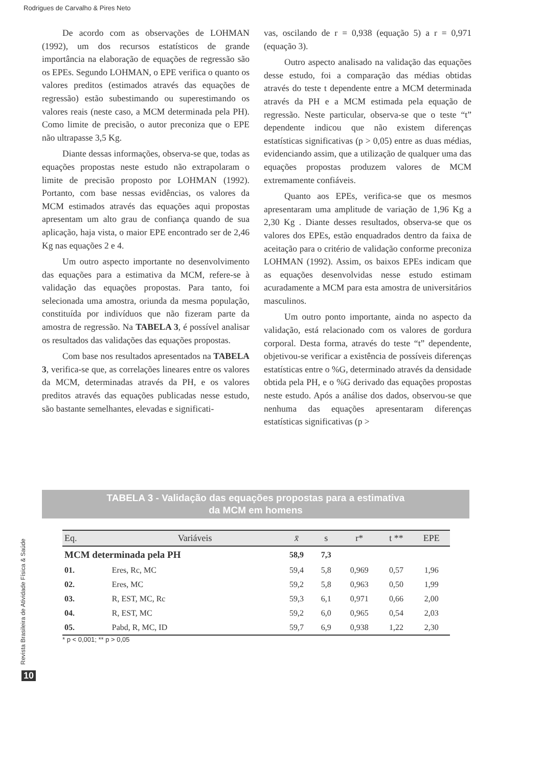Rodrigues de Carvalho & Pires Neto
De acordo com as observações de LOHMAN (1992), um dos recursos estatísticos de grande importância na elaboração de equações de regressão são os EPEs. Segundo LOHMAN, o EPE verifica o quanto os valores preditos (estimados através das equações de regressão) estão subestimando ou superestimando os valores reais (neste caso, a MCM determinada pela PH). Como limite de precisão, o autor preconiza que o EPE não ultrapasse 3,5 Kg.
Diante dessas informações, observa-se que, todas as equações propostas neste estudo não extrapolaram o limite de precisão proposto por LOHMAN (1992). Portanto, com base nessas evidências, os valores da MCM estimados através das equações aqui propostas apresentam um alto grau de confiança quando de sua aplicação, haja vista, o maior EPE encontrado ser de 2,46 Kg nas equações 2 e 4.
Um outro aspecto importante no desenvolvimento das equações para a estimativa da MCM, refere-se à validação das equações propostas. Para tanto, foi selecionada uma amostra, oriunda da mesma população, constituída por indivíduos que não fizeram parte da amostra de regressão. Na TABELA 3, é possível analisar os resultados das validações das equações propostas.
Com base nos resultados apresentados na TABELA 3, verifica-se que, as correlações lineares entre os valores da MCM, determinadas através da PH, e os valores preditos através das equações publicadas nesse estudo, são bastante semelhantes, elevadas e significati-
vas, oscilando de r = 0,938 (equação 5) a r = 0,971 (equação 3).
Outro aspecto analisado na validação das equações desse estudo, foi a comparação das médias obtidas através do teste t dependente entre a MCM determinada através da PH e a MCM estimada pela equação de regressão. Neste particular, observa-se que o teste “t” dependente indicou que não existem diferenças estatísticas significativas (p > 0,05) entre as duas médias, evidenciando assim, que a utilização de qualquer uma das equações propostas produzem valores de MCM extremamente confiáveis.
Quanto aos EPEs, verifica-se que os mesmos apresentaram uma amplitude de variação de 1,96 Kg a 2,30 Kg . Diante desses resultados, observa-se que os valores dos EPEs, estão enquadrados dentro da faixa de aceitação para o critério de validação conforme preconiza LOHMAN (1992). Assim, os baixos EPEs indicam que as equações desenvolvidas nesse estudo estimam acuradamente a MCM para esta amostra de universitários masculinos.
Um outro ponto importante, ainda no aspecto da validação, está relacionado com os valores de gordura corporal. Desta forma, através do teste “t” dependente, objetivou-se verificar a existência de possíveis diferenças estatísticas entre o %G, determinado através da densidade obtida pela PH, e o %G derivado das equações propostas neste estudo. Após a análise dos dados, observou-se que nenhuma das equações apresentaram diferenças estatísticas significativas (p >
TABELA 3 - Validação das equações propostas para a estimativa
da MCM em homens
| Eq. | Variáveis | x̄ | s | r* | t ** | EPE |
| --- | --- | --- | --- | --- | --- | --- |
| MCM determinada pela PH | | 58,9 | 7,3 | | | |
| 01. | Eres, Rc, MC | 59,4 | 5,8 | 0,969 | 0,57 | 1,96 |
| 02. | Eres, MC | 59,2 | 5,8 | 0,963 | 0,50 | 1,99 |
| 03. | R, EST, MC, Rc | 59,3 | 6,1 | 0,971 | 0,66 | 2,00 |
| 04. | R, EST, MC | 59,2 | 6,0 | 0,965 | 0,54 | 2,03 |
| 05. | Pabd, R, MC, ID | 59,7 | 6,9 | 0,938 | 1,22 | 2,30 |
* p < 0,001; ** p > 0,05
Revista Brasileira de Atividade Física & Saúde
10